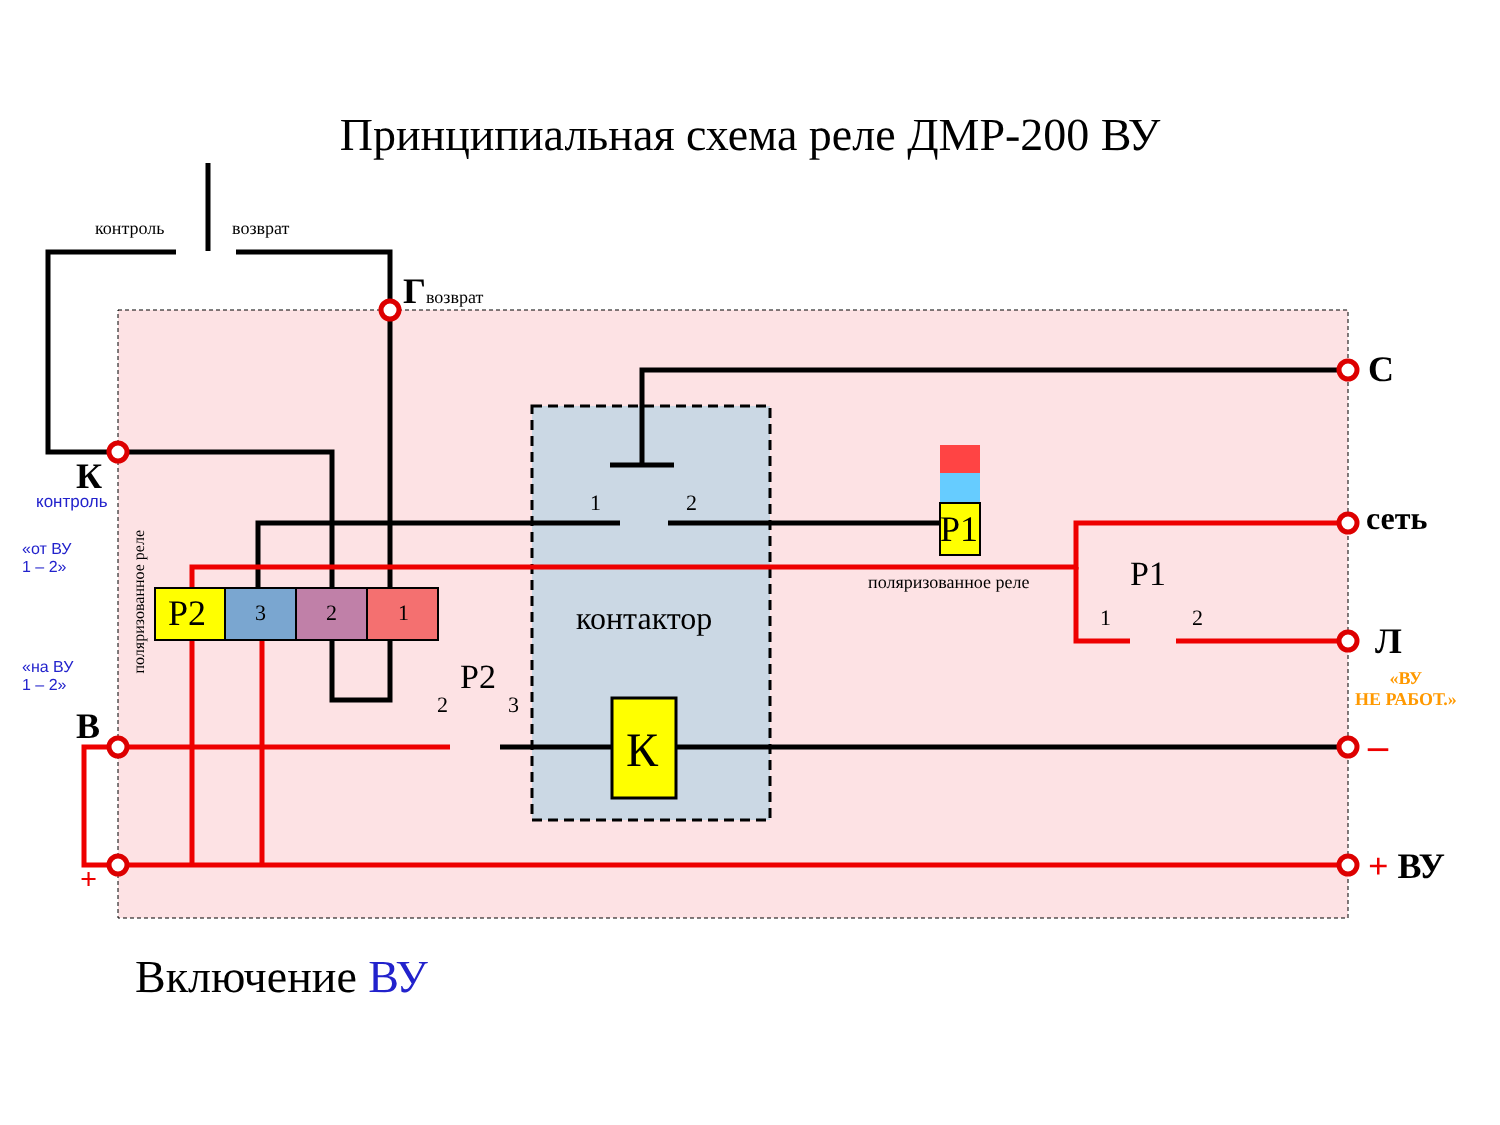Принципиальная схема реле ДМР-200 ВУ
контроль возврат
Гвозврат
С
К
контроль
«от ВУ
1 – 2»
«на ВУ
1 – 2»
поляризованное реле
Р2 3 2 1
1 2
Р1 сеть
поляризованное реле Р1
1 2
Л
«ВУ
НЕ РАБОТ.»
контактор
Р2
2 3
В К –
+ + ВУ
Включение ВУ